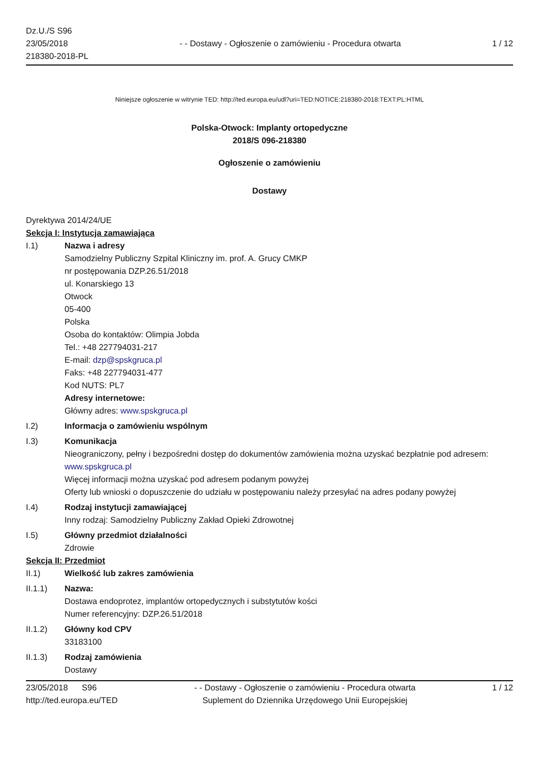Dz.U./S S96
23/05/2018
218380-2018-PL
- - Dostawy - Ogłoszenie o zamówieniu - Procedura otwarta
1 / 12
Niniejsze ogłoszenie w witrynie TED: http://ted.europa.eu/udl?uri=TED:NOTICE:218380-2018:TEXT:PL:HTML
Polska-Otwock: Implanty ortopedyczne
2018/S 096-218380
Ogłoszenie o zamówieniu
Dostawy
Dyrektywa 2014/24/UE
Sekcja I: Instytucja zamawiająca
I.1) Nazwa i adresy
Samodzielny Publiczny Szpital Kliniczny im. prof. A. Grucy CMKP
nr postępowania DZP.26.51/2018
ul. Konarskiego 13
Otwock
05-400
Polska
Osoba do kontaktów: Olimpia Jobda
Tel.: +48 227794031-217
E-mail: dzp@spskgruca.pl
Faks: +48 227794031-477
Kod NUTS: PL7
Adresy internetowe:
Główny adres: www.spskgruca.pl
I.2) Informacja o zamówieniu wspólnym
I.3) Komunikacja
Nieograniczony, pełny i bezpośredni dostęp do dokumentów zamówienia można uzyskać bezpłatnie pod adresem: www.spskgruca.pl
Więcej informacji można uzyskać pod adresem podanym powyżej
Oferty lub wnioski o dopuszczenie do udziału w postępowaniu należy przesyłać na adres podany powyżej
I.4) Rodzaj instytucji zamawiającej
Inny rodzaj: Samodzielny Publiczny Zakład Opieki Zdrowotnej
I.5) Główny przedmiot działalności
Zdrowie
Sekcja II: Przedmiot
II.1) Wielkość lub zakres zamówienia
II.1.1) Nazwa:
Dostawa endoprotez, implantów ortopedycznych i substytutów kości
Numer referencyjny: DZP.26.51/2018
II.1.2) Główny kod CPV
33183100
II.1.3) Rodzaj zamówienia
Dostawy
23/05/2018 S96
http://ted.europa.eu/TED
- - Dostawy - Ogłoszenie o zamówieniu - Procedura otwarta
Suplement do Dziennika Urzędowego Unii Europejskiej
1 / 12